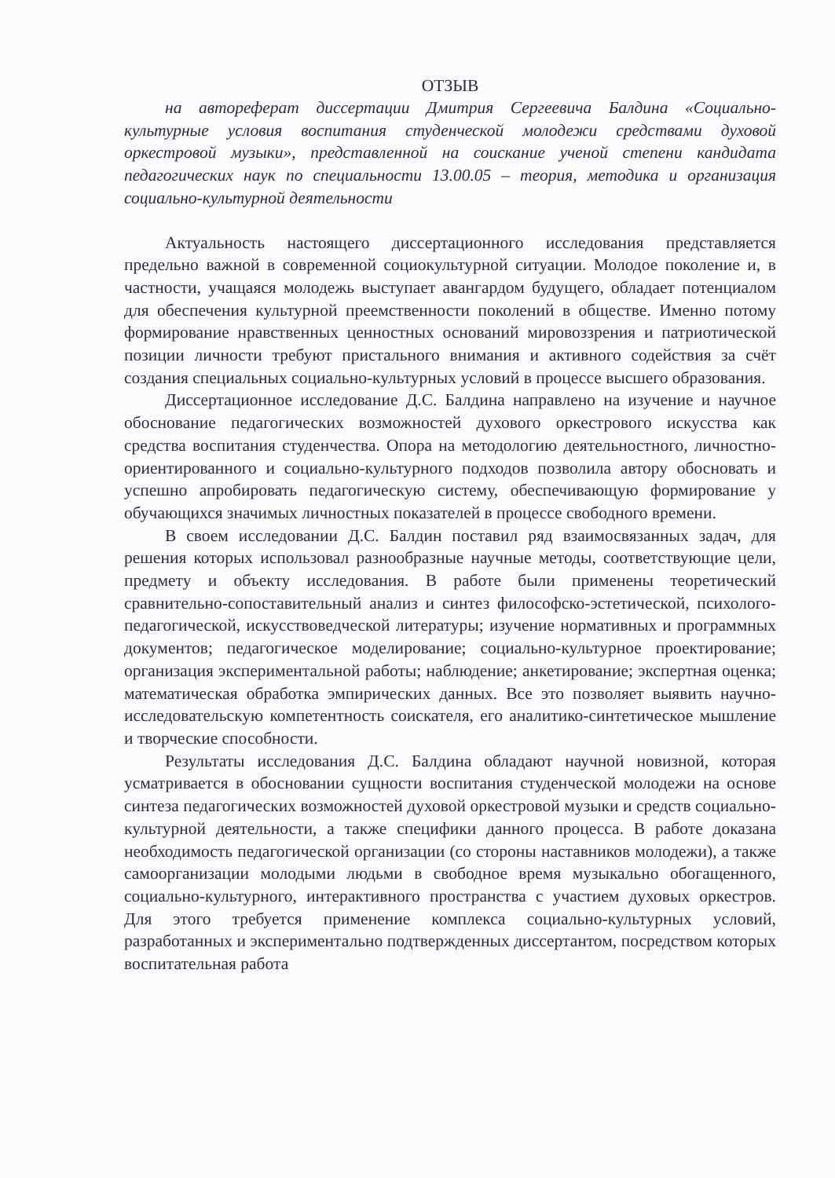ОТЗЫВ
на автореферат диссертации Дмитрия Сергеевича Балдина «Социально-культурные условия воспитания студенческой молодежи средствами духовой оркестровой музыки», представленной на соискание ученой степени кандидата педагогических наук по специальности 13.00.05 – теория, методика и организация социально-культурной деятельности
Актуальность настоящего диссертационного исследования представляется предельно важной в современной социокультурной ситуации. Молодое поколение и, в частности, учащаяся молодежь выступает авангардом будущего, обладает потенциалом для обеспечения культурной преемственности поколений в обществе. Именно потому формирование нравственных ценностных оснований мировоззрения и патриотической позиции личности требуют пристального внимания и активного содействия за счёт создания специальных социально-культурных условий в процессе высшего образования.
Диссертационное исследование Д.С. Балдина направлено на изучение и научное обоснование педагогических возможностей духового оркестрового искусства как средства воспитания студенчества. Опора на методологию деятельностного, личностно-ориентированного и социально-культурного подходов позволила автору обосновать и успешно апробировать педагогическую систему, обеспечивающую формирование у обучающихся значимых личностных показателей в процессе свободного времени.
В своем исследовании Д.С. Балдин поставил ряд взаимосвязанных задач, для решения которых использовал разнообразные научные методы, соответствующие цели, предмету и объекту исследования. В работе были применены теоретический сравнительно-сопоставительный анализ и синтез философско-эстетической, психолого-педагогической, искусствоведческой литературы; изучение нормативных и программных документов; педагогическое моделирование; социально-культурное проектирование; организация экспериментальной работы; наблюдение; анкетирование; экспертная оценка; математическая обработка эмпирических данных. Все это позволяет выявить научно-исследовательскую компетентность соискателя, его аналитико-синтетическое мышление и творческие способности.
Результаты исследования Д.С. Балдина обладают научной новизной, которая усматривается в обосновании сущности воспитания студенческой молодежи на основе синтеза педагогических возможностей духовой оркестровой музыки и средств социально-культурной деятельности, а также специфики данного процесса. В работе доказана необходимость педагогической организации (со стороны наставников молодежи), а также самоорганизации молодыми людьми в свободное время музыкально обогащенного, социально-культурного, интерактивного пространства с участием духовых оркестров. Для этого требуется применение комплекса социально-культурных условий, разработанных и экспериментально подтвержденных диссертантом, посредством которых воспитательная работа